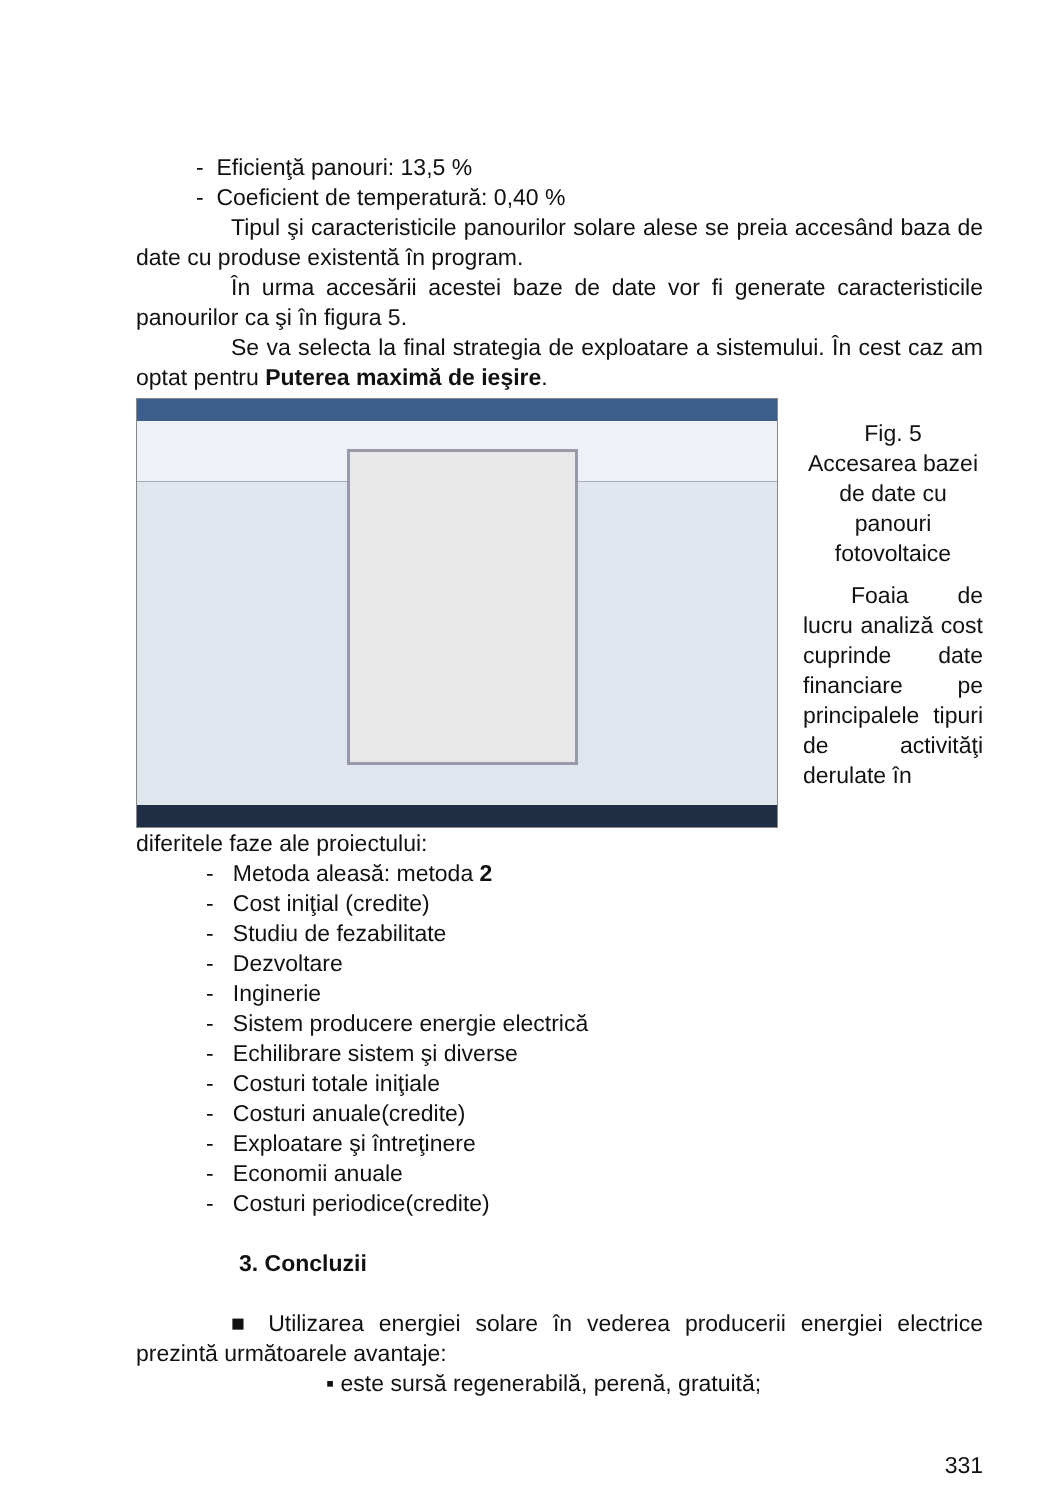- Eficienţă panouri: 13,5 %
- Coeficient de temperatură: 0,40 %
Tipul şi caracteristicile panourilor solare alese se preia accesând baza de date cu produse existentă în program.
În urma accesării acestei baze de date vor fi generate caracteristicile panourilor ca şi în figura 5.
Se va selecta la final strategia de exploatare a sistemului. În cest caz am optat pentru Puterea maximă de ieşire.
Fig. 5
Accesarea bazei de date cu panouri fotovoltaice
Foaia de lucru analiză cost cuprinde date financiare pe principalele tipuri de activităţi derulate în
diferitele faze ale proiectului:
- Metoda aleasă: metoda 2
- Cost iniţial (credite)
- Studiu de fezabilitate
- Dezvoltare
- Inginerie
- Sistem producere energie electrică
- Echilibrare sistem şi diverse
- Costuri totale iniţiale
- Costuri anuale(credite)
- Exploatare şi întreţinere
- Economii anuale
- Costuri periodice(credite)
3. Concluzii
■ Utilizarea energiei solare în vederea producerii energiei electrice prezintă următoarele avantaje:
▪ este sursă regenerabilă, perenă, gratuită;
331